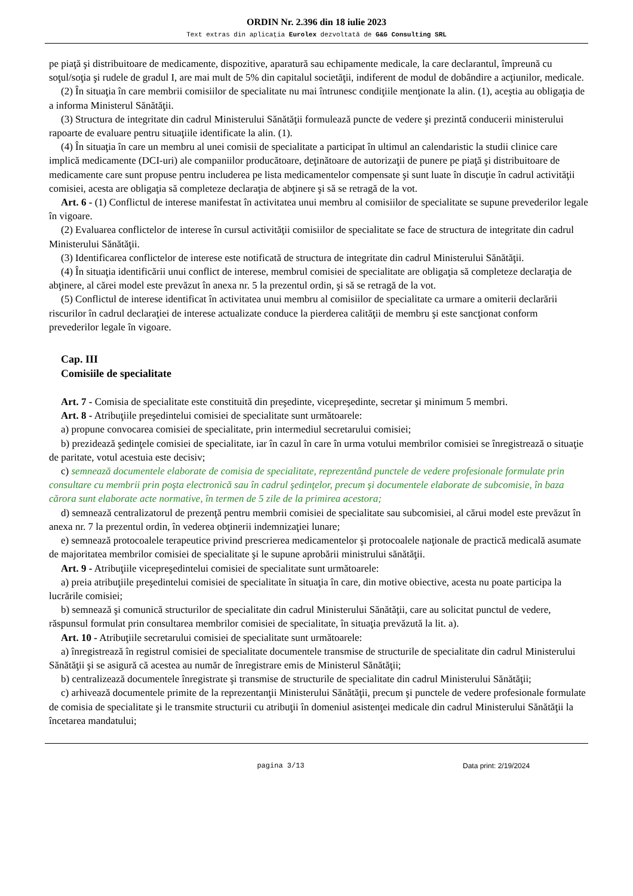ORDIN Nr. 2.396 din 18 iulie 2023
Text extras din aplicaţia Eurolex dezvoltată de G&G Consulting SRL
pe piaţă şi distribuitoare de medicamente, dispozitive, aparatură sau echipamente medicale, la care declarantul, împreună cu soţul/soţia şi rudele de gradul I, are mai mult de 5% din capitalul societăţii, indiferent de modul de dobândire a acţiunilor, medicale.
(2) În situaţia în care membrii comisiilor de specialitate nu mai întrunesc condiţiile menţionate la alin. (1), aceştia au obligaţia de a informa Ministerul Sănătăţii.
(3) Structura de integritate din cadrul Ministerului Sănătăţii formulează puncte de vedere şi prezintă conducerii ministerului rapoarte de evaluare pentru situaţiile identificate la alin. (1).
(4) În situaţia în care un membru al unei comisii de specialitate a participat în ultimul an calendaristic la studii clinice care implică medicamente (DCI-uri) ale companiilor producătoare, deţinătoare de autorizaţii de punere pe piaţă şi distribuitoare de medicamente care sunt propuse pentru includerea pe lista medicamentelor compensate şi sunt luate în discuţie în cadrul activităţii comisiei, acesta are obligaţia să completeze declaraţia de abţinere şi să se retragă de la vot.
Art. 6 - (1) Conflictul de interese manifestat în activitatea unui membru al comisiilor de specialitate se supune prevederilor legale în vigoare.
(2) Evaluarea conflictelor de interese în cursul activităţii comisiilor de specialitate se face de structura de integritate din cadrul Ministerului Sănătăţii.
(3) Identificarea conflictelor de interese este notificată de structura de integritate din cadrul Ministerului Sănătăţii.
(4) În situaţia identificării unui conflict de interese, membrul comisiei de specialitate are obligaţia să completeze declaraţia de abţinere, al cărei model este prevăzut în anexa nr. 5 la prezentul ordin, şi să se retragă de la vot.
(5) Conflictul de interese identificat în activitatea unui membru al comisiilor de specialitate ca urmare a omiterii declarării riscurilor în cadrul declaraţiei de interese actualizate conduce la pierderea calităţii de membru şi este sancţionat conform prevederilor legale în vigoare.
Cap. III
Comisiile de specialitate
Art. 7 - Comisia de specialitate este constituită din preşedinte, vicepreşedinte, secretar şi minimum 5 membri.
Art. 8 - Atribuţiile preşedintelui comisiei de specialitate sunt următoarele:
a) propune convocarea comisiei de specialitate, prin intermediul secretarului comisiei;
b) prezidează şedinţele comisiei de specialitate, iar în cazul în care în urma votului membrilor comisiei se înregistrează o situaţie de paritate, votul acestuia este decisiv;
c) semnează documentele elaborate de comisia de specialitate, reprezentând punctele de vedere profesionale formulate prin consultare cu membrii prin poşta electronică sau în cadrul şedinţelor, precum şi documentele elaborate de subcomisie, în baza cărora sunt elaborate acte normative, în termen de 5 zile de la primirea acestora;
d) semnează centralizatorul de prezenţă pentru membrii comisiei de specialitate sau subcomisiei, al cărui model este prevăzut în anexa nr. 7 la prezentul ordin, în vederea obţinerii indemnizaţiei lunare;
e) semnează protocoalele terapeutice privind prescrierea medicamentelor şi protocoalele naţionale de practică medicală asumate de majoritatea membrilor comisiei de specialitate şi le supune aprobării ministrului sănătăţii.
Art. 9 - Atribuţiile vicepreşedintelui comisiei de specialitate sunt următoarele:
a) preia atribuţiile preşedintelui comisiei de specialitate în situaţia în care, din motive obiective, acesta nu poate participa la lucrările comisiei;
b) semnează şi comunică structurilor de specialitate din cadrul Ministerului Sănătăţii, care au solicitat punctul de vedere, răspunsul formulat prin consultarea membrilor comisiei de specialitate, în situaţia prevăzută la lit. a).
Art. 10 - Atribuţiile secretarului comisiei de specialitate sunt următoarele:
a) înregistrează în registrul comisiei de specialitate documentele transmise de structurile de specialitate din cadrul Ministerului Sănătăţii şi se asigură că acestea au număr de înregistrare emis de Ministerul Sănătăţii;
b) centralizează documentele înregistrate şi transmise de structurile de specialitate din cadrul Ministerului Sănătăţii;
c) arhivează documentele primite de la reprezentanţii Ministerului Sănătăţii, precum şi punctele de vedere profesionale formulate de comisia de specialitate şi le transmite structurii cu atribuţii în domeniul asistenţei medicale din cadrul Ministerului Sănătăţii la încetarea mandatului;
pagina 3/13 Data print: 2/19/2024